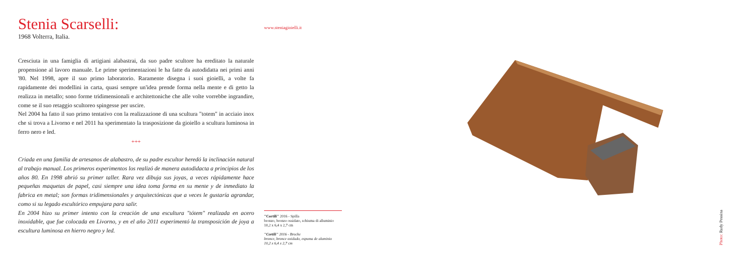Stenia Scarselli:
1968 Volterra, Italia.
Cresciuta in una famiglia di artigiani alabastrai, da suo padre scultore ha ereditato la naturale propensione al lavoro manuale. Le prime sperimentazioni le ha fatte da autodidatta nei primi anni '80. Nel 1998, apre il suo primo laboratorio. Raramente disegna i suoi gioielli, a volte fa rapidamente dei modellini in carta, quasi sempre un'idea prende forma nella mente e di getto la realizza in metallo; sono forme tridimensionali e architettoniche che alle volte vorrebbe ingrandire, come se il suo retaggio scultoreo spingesse per uscire.
Nel 2004 ha fatto il suo primo tentativo con la realizzazione di una scultura "totem" in acciaio inox che si trova a Livorno e nel 2011 ha sperimentato la trasposizione da gioiello a scultura luminosa in ferro nero e led.
+++
Criada en una familia de artesanos de alabastro, de su padre escultor heredó la inclinación natural al trabajo manual. Los primeros experimentos los realizó de manera autodidacta a principios de los años 80. En 1998 abrió su primer taller. Rara vez dibuja sus joyas, a veces rápidamente hace pequeñas maquetas de papel, casi siempre una idea toma forma en su mente y de inmediato la fabrica en metal; son formas tridimensionales y arquitectónicas que a veces le gustaría agrandar, como si su legado escultórico empujara para salir.
En 2004 hizo su primer intento con la creación de una escultura "tótem" realizada en acero inoxidable, que fue colocada en Livorno, y en el año 2011 experimentó la transposición de joya a escultura luminosa en hierro negro y led.
www.steniagioielli.it
"Cortili" 2016 - Spilla
bronzo, bronzo ossidato, schiuma di alluminio
10,2 x 6,4 x 2,7 cm
"Cortili" 2016 - Broche
bronce, bronce oxidado, espuma de aluminio
10,2 x 6,4 x 2,7 cm
Photo: Rudy Pessina